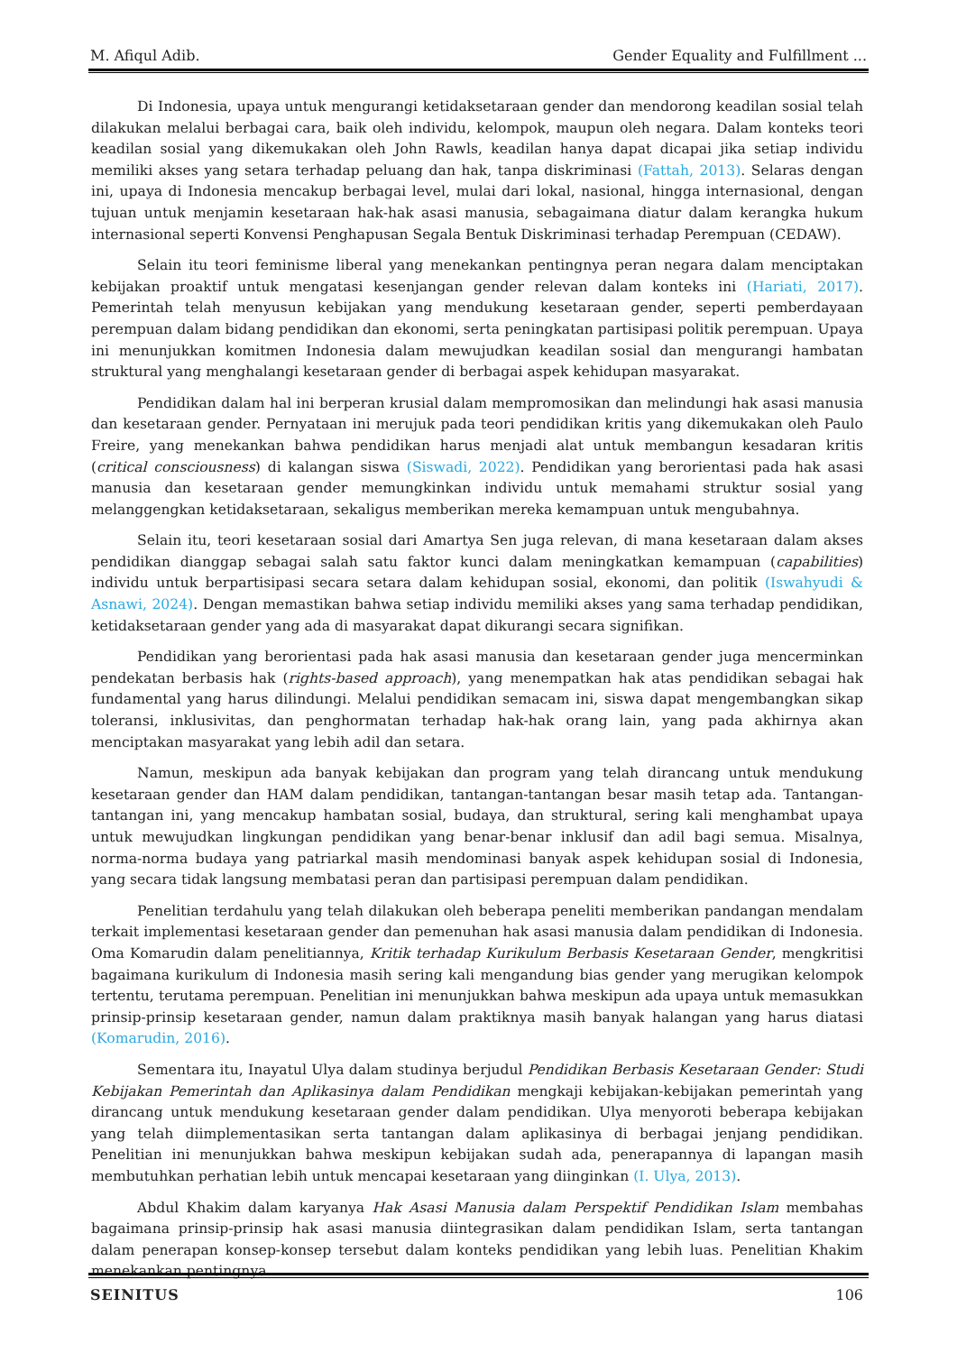M. Afiqul Adib. Gender Equality and Fulfillment ...
Di Indonesia, upaya untuk mengurangi ketidaksetaraan gender dan mendorong keadilan sosial telah dilakukan melalui berbagai cara, baik oleh individu, kelompok, maupun oleh negara. Dalam konteks teori keadilan sosial yang dikemukakan oleh John Rawls, keadilan hanya dapat dicapai jika setiap individu memiliki akses yang setara terhadap peluang dan hak, tanpa diskriminasi (Fattah, 2013). Selaras dengan ini, upaya di Indonesia mencakup berbagai level, mulai dari lokal, nasional, hingga internasional, dengan tujuan untuk menjamin kesetaraan hak-hak asasi manusia, sebagaimana diatur dalam kerangka hukum internasional seperti Konvensi Penghapusan Segala Bentuk Diskriminasi terhadap Perempuan (CEDAW).
Selain itu teori feminisme liberal yang menekankan pentingnya peran negara dalam menciptakan kebijakan proaktif untuk mengatasi kesenjangan gender relevan dalam konteks ini (Hariati, 2017). Pemerintah telah menyusun kebijakan yang mendukung kesetaraan gender, seperti pemberdayaan perempuan dalam bidang pendidikan dan ekonomi, serta peningkatan partisipasi politik perempuan. Upaya ini menunjukkan komitmen Indonesia dalam mewujudkan keadilan sosial dan mengurangi hambatan struktural yang menghalangi kesetaraan gender di berbagai aspek kehidupan masyarakat.
Pendidikan dalam hal ini berperan krusial dalam mempromosikan dan melindungi hak asasi manusia dan kesetaraan gender. Pernyataan ini merujuk pada teori pendidikan kritis yang dikemukakan oleh Paulo Freire, yang menekankan bahwa pendidikan harus menjadi alat untuk membangun kesadaran kritis (critical consciousness) di kalangan siswa (Siswadi, 2022). Pendidikan yang berorientasi pada hak asasi manusia dan kesetaraan gender memungkinkan individu untuk memahami struktur sosial yang melanggengkan ketidaksetaraan, sekaligus memberikan mereka kemampuan untuk mengubahnya.
Selain itu, teori kesetaraan sosial dari Amartya Sen juga relevan, di mana kesetaraan dalam akses pendidikan dianggap sebagai salah satu faktor kunci dalam meningkatkan kemampuan (capabilities) individu untuk berpartisipasi secara setara dalam kehidupan sosial, ekonomi, dan politik (Iswahyudi & Asnawi, 2024). Dengan memastikan bahwa setiap individu memiliki akses yang sama terhadap pendidikan, ketidaksetaraan gender yang ada di masyarakat dapat dikurangi secara signifikan.
Pendidikan yang berorientasi pada hak asasi manusia dan kesetaraan gender juga mencerminkan pendekatan berbasis hak (rights-based approach), yang menempatkan hak atas pendidikan sebagai hak fundamental yang harus dilindungi. Melalui pendidikan semacam ini, siswa dapat mengembangkan sikap toleransi, inklusivitas, dan penghormatan terhadap hak-hak orang lain, yang pada akhirnya akan menciptakan masyarakat yang lebih adil dan setara.
Namun, meskipun ada banyak kebijakan dan program yang telah dirancang untuk mendukung kesetaraan gender dan HAM dalam pendidikan, tantangan-tantangan besar masih tetap ada. Tantangan-tantangan ini, yang mencakup hambatan sosial, budaya, dan struktural, sering kali menghambat upaya untuk mewujudkan lingkungan pendidikan yang benar-benar inklusif dan adil bagi semua. Misalnya, norma-norma budaya yang patriarkal masih mendominasi banyak aspek kehidupan sosial di Indonesia, yang secara tidak langsung membatasi peran dan partisipasi perempuan dalam pendidikan.
Penelitian terdahulu yang telah dilakukan oleh beberapa peneliti memberikan pandangan mendalam terkait implementasi kesetaraan gender dan pemenuhan hak asasi manusia dalam pendidikan di Indonesia. Oma Komarudin dalam penelitiannya, Kritik terhadap Kurikulum Berbasis Kesetaraan Gender, mengkritisi bagaimana kurikulum di Indonesia masih sering kali mengandung bias gender yang merugikan kelompok tertentu, terutama perempuan. Penelitian ini menunjukkan bahwa meskipun ada upaya untuk memasukkan prinsip-prinsip kesetaraan gender, namun dalam praktiknya masih banyak halangan yang harus diatasi (Komarudin, 2016).
Sementara itu, Inayatul Ulya dalam studinya berjudul Pendidikan Berbasis Kesetaraan Gender: Studi Kebijakan Pemerintah dan Aplikasinya dalam Pendidikan mengkaji kebijakan-kebijakan pemerintah yang dirancang untuk mendukung kesetaraan gender dalam pendidikan. Ulya menyoroti beberapa kebijakan yang telah diimplementasikan serta tantangan dalam aplikasinya di berbagai jenjang pendidikan. Penelitian ini menunjukkan bahwa meskipun kebijakan sudah ada, penerapannya di lapangan masih membutuhkan perhatian lebih untuk mencapai kesetaraan yang diinginkan (I. Ulya, 2013).
Abdul Khakim dalam karyanya Hak Asasi Manusia dalam Perspektif Pendidikan Islam membahas bagaimana prinsip-prinsip hak asasi manusia diintegrasikan dalam pendidikan Islam, serta tantangan dalam penerapan konsep-konsep tersebut dalam konteks pendidikan yang lebih luas. Penelitian Khakim menekankan pentingnya
SEINITUS 106